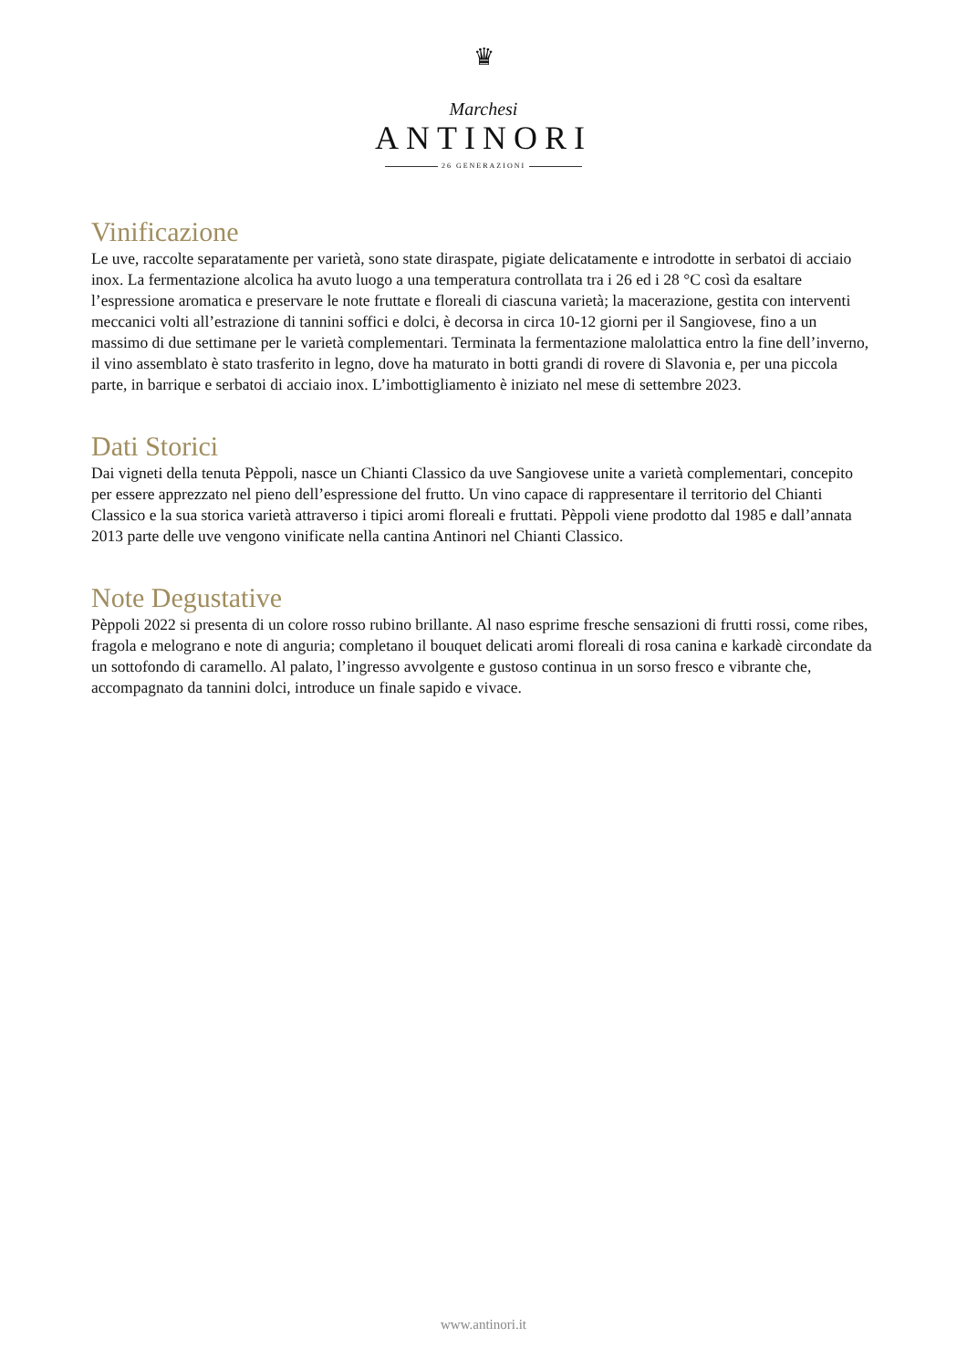♛
Marchesi
ANTINORI
26 GENERAZIONI
Vinificazione
Le uve, raccolte separatamente per varietà, sono state diraspate, pigiate delicatamente e introdotte in serbatoi di acciaio inox. La fermentazione alcolica ha avuto luogo a una temperatura controllata tra i 26 ed i 28 °C così da esaltare l’espressione aromatica e preservare le note fruttate e floreali di ciascuna varietà; la macerazione, gestita con interventi meccanici volti all’estrazione di tannini soffici e dolci, è decorsa in circa 10-12 giorni per il Sangiovese, fino a un massimo di due settimane per le varietà complementari. Terminata la fermentazione malolattica entro la fine dell’inverno, il vino assemblato è stato trasferito in legno, dove ha maturato in botti grandi di rovere di Slavonia e, per una piccola parte, in barrique e serbatoi di acciaio inox. L’imbottigliamento è iniziato nel mese di settembre 2023.
Dati Storici
Dai vigneti della tenuta Pèppoli, nasce un Chianti Classico da uve Sangiovese unite a varietà complementari, concepito per essere apprezzato nel pieno dell’espressione del frutto. Un vino capace di rappresentare il territorio del Chianti Classico e la sua storica varietà attraverso i tipici aromi floreali e fruttati. Pèppoli viene prodotto dal 1985 e dall’annata 2013 parte delle uve vengono vinificate nella cantina Antinori nel Chianti Classico.
Note Degustative
Pèppoli 2022 si presenta di un colore rosso rubino brillante. Al naso esprime fresche sensazioni di frutti rossi, come ribes, fragola e melograno e note di anguria; completano il bouquet delicati aromi floreali di rosa canina e karkadè circondate da un sottofondo di caramello. Al palato, l’ingresso avvolgente e gustoso continua in un sorso fresco e vibrante che, accompagnato da tannini dolci, introduce un finale sapido e vivace.
www.antinori.it